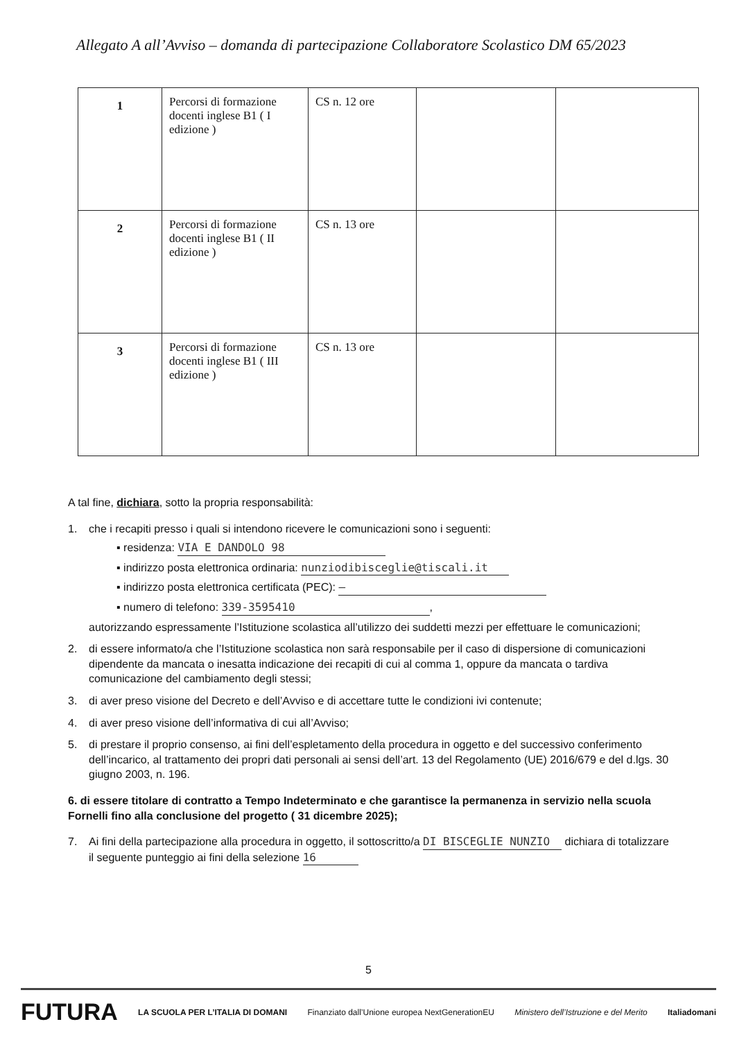Allegato A all’Avviso – domanda di partecipazione Collaboratore Scolastico DM 65/2023
| 1 | Percorsi di formazione docenti inglese B1 ( I edizione ) | CS n. 12 ore | | |
| 2 | Percorsi di formazione docenti inglese B1 ( II edizione ) | CS n. 13 ore | | |
| 3 | Percorsi di formazione docenti inglese B1 ( III edizione ) | CS n. 13 ore | | |
A tal fine, dichiara, sotto la propria responsabilità:
1. che i recapiti presso i quali si intendono ricevere le comunicazioni sono i seguenti:
▪ residenza: VIA E DANDOLO 98
▪ indirizzo posta elettronica ordinaria: nunziodibisceglie@tiscali.it
▪ indirizzo posta elettronica certificata (PEC): —
▪ numero di telefono: 339-3595410,
autorizzando espressamente l’Istituzione scolastica all’utilizzo dei suddetti mezzi per effettuare le comunicazioni;
2. di essere informato/a che l’Istituzione scolastica non sarà responsabile per il caso di dispersione di comunicazioni dipendente da mancata o inesatta indicazione dei recapiti di cui al comma 1, oppure da mancata o tardiva comunicazione del cambiamento degli stessi;
3. di aver preso visione del Decreto e dell’Avviso e di accettare tutte le condizioni ivi contenute;
4. di aver preso visione dell’informativa di cui all’Avviso;
5. di prestare il proprio consenso, ai fini dell’espletamento della procedura in oggetto e del successivo conferimento dell’incarico, al trattamento dei propri dati personali ai sensi dell’art. 13 del Regolamento (UE) 2016/679 e del d.lgs. 30 giugno 2003, n. 196.
6. di essere titolare di contratto a Tempo Indeterminato e che garantisce la permanenza in servizio nella scuola Fornelli fino alla conclusione del progetto ( 31 dicembre 2025);
7. Ai fini della partecipazione alla procedura in oggetto, il sottoscritto/a DI BISCEGLIE NUNZIO dichiara di totalizzare il seguente punteggio ai fini della selezione 16
5
FUTURA LA SCUOLA PER L’ITALIA DI DOMANI Finanziato dall’Unione europea NextGenerationEU Ministero dell’Istruzione e del Merito Italiadomani